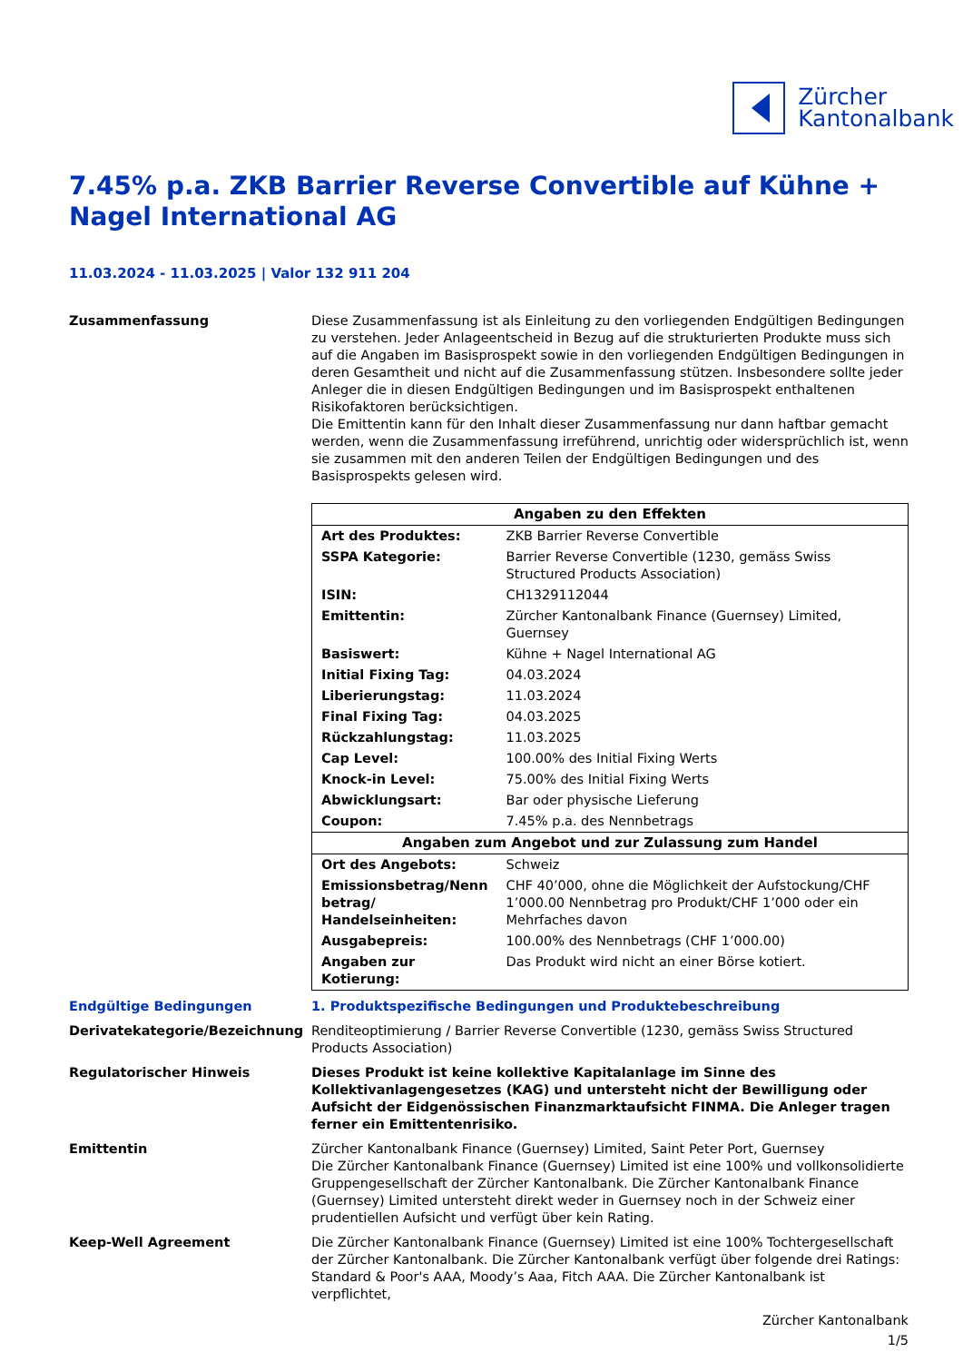Zürcher
Kantonalbank
7.45% p.a. ZKB Barrier Reverse Convertible auf Kühne + Nagel International AG
11.03.2024 - 11.03.2025 | Valor 132 911 204
Zusammenfassung Diese Zusammenfassung ist als Einleitung zu den vorliegenden Endgültigen Bedingungen zu verstehen. Jeder Anlageentscheid in Bezug auf die strukturierten Produkte muss sich auf die Angaben im Basisprospekt sowie in den vorliegenden Endgültigen Bedingungen in deren Gesamtheit und nicht auf die Zusammenfassung stützen. Insbesondere sollte jeder Anleger die in diesen Endgültigen Bedingungen und im Basisprospekt enthaltenen Risikofaktoren berücksichtigen.
Die Emittentin kann für den Inhalt dieser Zusammenfassung nur dann haftbar gemacht werden, wenn die Zusammenfassung irreführend, unrichtig oder widersprüchlich ist, wenn sie zusammen mit den anderen Teilen der Endgültigen Bedingungen und des Basisprospekts gelesen wird.
| Angaben zu den Effekten | |
| --- | --- |
| Art des Produktes: | ZKB Barrier Reverse Convertible |
| SSPA Kategorie: | Barrier Reverse Convertible (1230, gemäss Swiss Structured Products Association) |
| ISIN: | CH1329112044 |
| Emittentin: | Zürcher Kantonalbank Finance (Guernsey) Limited, Guernsey |
| Basiswert: | Kühne + Nagel International AG |
| Initial Fixing Tag: | 04.03.2024 |
| Liberierungstag: | 11.03.2024 |
| Final Fixing Tag: | 04.03.2025 |
| Rückzahlungstag: | 11.03.2025 |
| Cap Level: | 100.00% des Initial Fixing Werts |
| Knock-in Level: | 75.00% des Initial Fixing Werts |
| Abwicklungsart: | Bar oder physische Lieferung |
| Coupon: | 7.45% p.a. des Nennbetrags |
| Angaben zum Angebot und zur Zulassung zum Handel | |
| Ort des Angebots: | Schweiz |
| Emissionsbetrag/Nenn betrag/ Handelseinheiten: | CHF 40’000, ohne die Möglichkeit der Aufstockung/CHF 1’000.00 Nennbetrag pro Produkt/CHF 1’000 oder ein Mehrfaches davon |
| Ausgabepreis: | 100.00% des Nennbetrags (CHF 1’000.00) |
| Angaben zur Kotierung: | Das Produkt wird nicht an einer Börse kotiert. |
Endgültige Bedingungen 1. Produktspezifische Bedingungen und Produktebeschreibung
Derivatekategorie/Bezeichnung Renditeoptimierung / Barrier Reverse Convertible (1230, gemäss Swiss Structured Products Association)
Regulatorischer Hinweis Dieses Produkt ist keine kollektive Kapitalanlage im Sinne des Kollektivanlagengesetzes (KAG) und untersteht nicht der Bewilligung oder Aufsicht der Eidgenössischen Finanzmarktaufsicht FINMA. Die Anleger tragen ferner ein Emittentenrisiko.
Emittentin Zürcher Kantonalbank Finance (Guernsey) Limited, Saint Peter Port, Guernsey
Die Zürcher Kantonalbank Finance (Guernsey) Limited ist eine 100% und vollkonsolidierte Gruppengesellschaft der Zürcher Kantonalbank. Die Zürcher Kantonalbank Finance (Guernsey) Limited untersteht direkt weder in Guernsey noch in der Schweiz einer prudentiellen Aufsicht und verfügt über kein Rating.
Keep-Well Agreement Die Zürcher Kantonalbank Finance (Guernsey) Limited ist eine 100% Tochtergesellschaft der Zürcher Kantonalbank. Die Zürcher Kantonalbank verfügt über folgende drei Ratings: Standard & Poor's AAA, Moody’s Aaa, Fitch AAA. Die Zürcher Kantonalbank ist verpflichtet,
Zürcher Kantonalbank
1/5